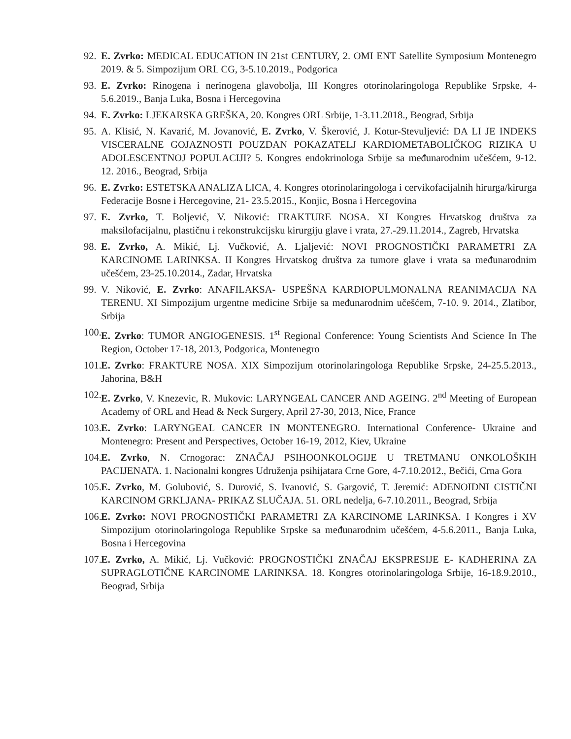92. E. Zvrko: MEDICAL EDUCATION IN 21st CENTURY, 2. OMI ENT Satellite Symposium Montenegro 2019. & 5. Simpozijum ORL CG, 3-5.10.2019., Podgorica
93. E. Zvrko: Rinogena i nerinogena glavobolja, III Kongres otorinolaringologa Republike Srpske, 4-5.6.2019., Banja Luka, Bosna i Hercegovina
94. E. Zvrko: LJEKARSKA GREŠKA, 20. Kongres ORL Srbije, 1-3.11.2018., Beograd, Srbija
95. A. Klisić, N. Kavarić, M. Jovanović, E. Zvrko, V. Škerović, J. Kotur-Stevuljević: DA LI JE INDEKS VISCERALNE GOJAZNOSTI POUZDAN POKAZATELJ KARDIOMETABOLIČKOG RIZIKA U ADOLESCENTNOJ POPULACIJI? 5. Kongres endokrinologa Srbije sa međunarodnim učešćem, 9-12. 12. 2016., Beograd, Srbija
96. E. Zvrko: ESTETSKA ANALIZA LICA, 4. Kongres otorinolaringologa i cervikofacijalnih hirurga/kirurga Federacije Bosne i Hercegovine, 21- 23.5.2015., Konjic, Bosna i Hercegovina
97. E. Zvrko, T. Boljević, V. Niković: FRAKTURE NOSA. XI Kongres Hrvatskog društva za maksilofacijalnu, plastičnu i rekonstrukcijsku kirurgiju glave i vrata, 27.-29.11.2014., Zagreb, Hrvatska
98. E. Zvrko, A. Mikić, Lj. Vučković, A. Ljaljević: NOVI PROGNOSTIČKI PARAMETRI ZA KARCINOME LARINKSA. II Kongres Hrvatskog društva za tumore glave i vrata sa međunarodnim učešćem, 23-25.10.2014., Zadar, Hrvatska
99. V. Niković, E. Zvrko: ANAFILAKSA- USPEŠNA KARDIOPULMONALNA REANIMACIJA NA TERENU. XI Simpozijum urgentne medicine Srbije sa međunarodnim učešćem, 7-10. 9. 2014., Zlatibor, Srbija
100. E. Zvrko: TUMOR ANGIOGENESIS. 1<sup>st</sup> Regional Conference: Young Scientists And Science In The Region, October 17-18, 2013, Podgorica, Montenegro
101. E. Zvrko: FRAKTURE NOSA. XIX Simpozijum otorinolaringologa Republike Srpske, 24-25.5.2013., Jahorina, B&H
102. E. Zvrko, V. Knezevic, R. Mukovic: LARYNGEAL CANCER AND AGEING. 2<sup>nd</sup> Meeting of European Academy of ORL and Head & Neck Surgery, April 27-30, 2013, Nice, France
103. E. Zvrko: LARYNGEAL CANCER IN MONTENEGRO. International Conference- Ukraine and Montenegro: Present and Perspectives, October 16-19, 2012, Kiev, Ukraine
104. E. Zvrko, N. Crnogorac: ZNAČAJ PSIHOONKOLOGIJE U TRETMANU ONKOLOŠKIH PACIJENATA. 1. Nacionalni kongres Udruženja psihijatara Crne Gore, 4-7.10.2012., Bečići, Crna Gora
105. E. Zvrko, M. Golubović, S. Đurović, S. Ivanović, S. Gargović, T. Jeremić: ADENOIDNI CISTIČNI KARCINOM GRKLJANA- PRIKAZ SLUČAJA. 51. ORL nedelja, 6-7.10.2011., Beograd, Srbija
106. E. Zvrko: NOVI PROGNOSTIČKI PARAMETRI ZA KARCINOME LARINKSA. I Kongres i XV Simpozijum otorinolaringologa Republike Srpske sa međunarodnim učešćem, 4-5.6.2011., Banja Luka, Bosna i Hercegovina
107. E. Zvrko, A. Mikić, Lj. Vučković: PROGNOSTIČKI ZNAČAJ EKSPRESIJE E- KADHERINA ZA SUPRAGLOTIČNE KARCINOME LARINKSA. 18. Kongres otorinolaringologa Srbije, 16-18.9.2010., Beograd, Srbija